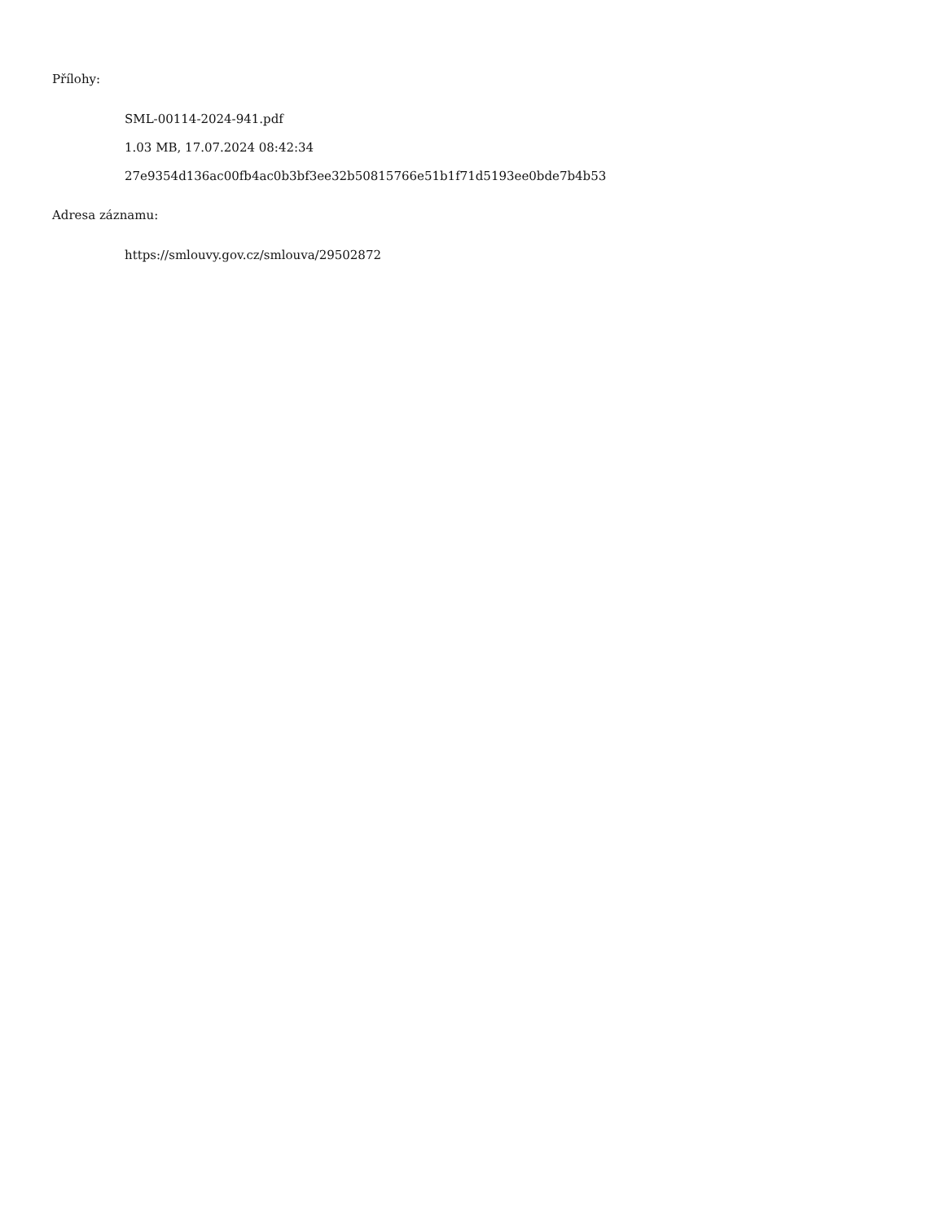Přílohy:
SML-00114-2024-941.pdf
1.03 MB, 17.07.2024 08:42:34
27e9354d136ac00fb4ac0b3bf3ee32b50815766e51b1f71d5193ee0bde7b4b53
Adresa záznamu:
https://smlouvy.gov.cz/smlouva/29502872